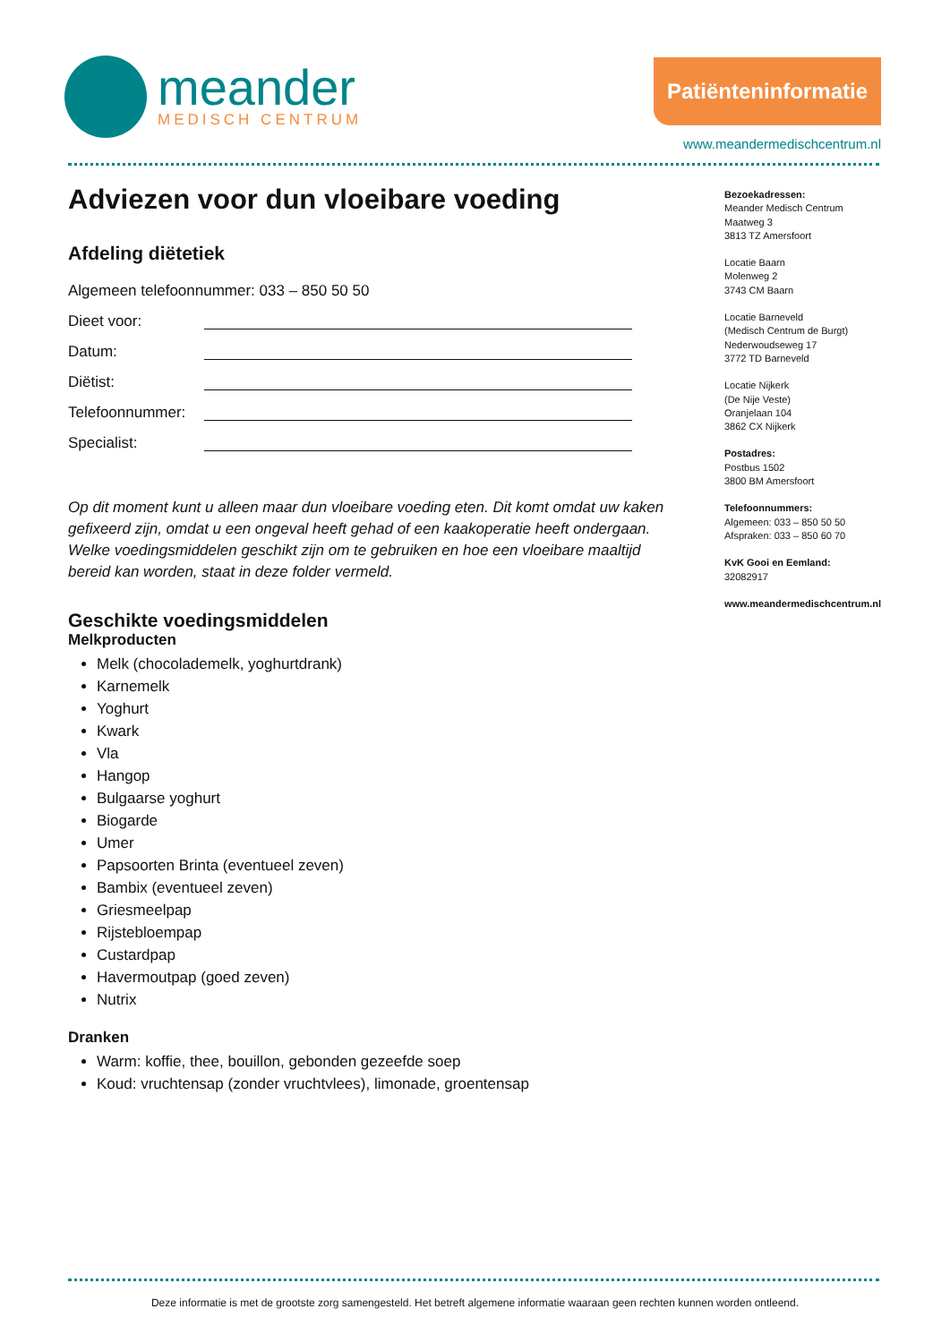meander
MEDISCH CENTRUM
Patiënteninformatie
www.meandermedischcentrum.nl
Adviezen voor dun vloeibare voeding
Afdeling diëtetiek
Algemeen telefoonnummer: 033 – 850 50 50
Dieet voor:
Datum:
Diëtist:
Telefoonnummer:
Specialist:
Op dit moment kunt u alleen maar dun vloeibare voeding eten. Dit komt omdat uw kaken gefixeerd zijn, omdat u een ongeval heeft gehad of een kaakoperatie heeft ondergaan. Welke voedingsmiddelen geschikt zijn om te gebruiken en hoe een vloeibare maaltijd bereid kan worden, staat in deze folder vermeld.
Geschikte voedingsmiddelen
Melkproducten
Melk (chocolademelk, yoghurtdrank)
Karnemelk
Yoghurt
Kwark
Vla
Hangop
Bulgaarse yoghurt
Biogarde
Umer
Papsoorten Brinta (eventueel zeven)
Bambix (eventueel zeven)
Griesmeelpap
Rijstebloempap
Custardpap
Havermoutpap (goed zeven)
Nutrix
Dranken
Warm: koffie, thee, bouillon, gebonden gezeefde soep
Koud: vruchtensap (zonder vruchtvlees), limonade, groentensap
Bezoekadressen:
Meander Medisch Centrum
Maatweg 3
3813 TZ Amersfoort
Locatie Baarn
Molenweg 2
3743 CM Baarn
Locatie Barneveld
(Medisch Centrum de Burgt)
Nederwoudseweg 17
3772 TD Barneveld
Locatie Nijkerk
(De Nije Veste)
Oranjelaan 104
3862 CX Nijkerk
Postadres:
Postbus 1502
3800 BM Amersfoort
Telefoonnummers:
Algemeen: 033 – 850 50 50
Afspraken: 033 – 850 60 70
KvK Gooi en Eemland:
32082917
www.meandermedischcentrum.nl
Deze informatie is met de grootste zorg samengesteld. Het betreft algemene informatie waaraan geen rechten kunnen worden ontleend.